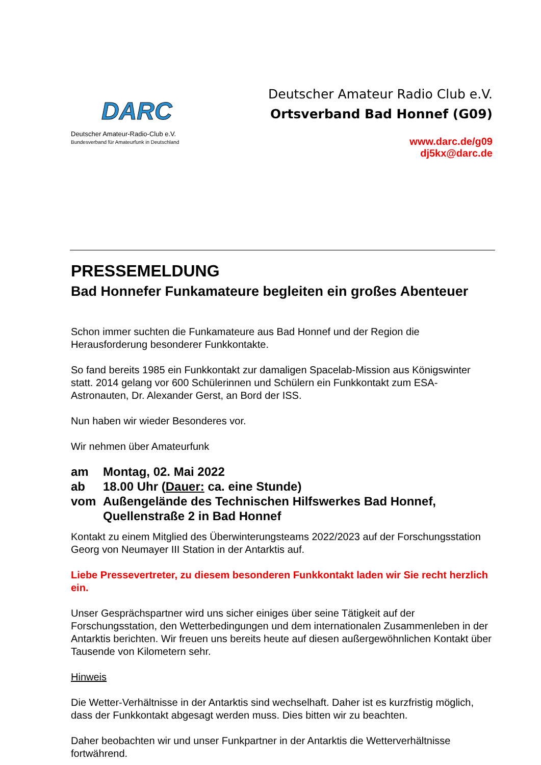DARC
Deutscher Amateur-Radio-Club e.V.
Bundesverband für Amateurfunk in Deutschland
Deutscher Amateur Radio Club e.V.
Ortsverband Bad Honnef (G09)
www.darc.de/g09
dj5kx@darc.de
PRESSEMELDUNG
Bad Honnefer Funkamateure begleiten ein großes Abenteuer
Schon immer suchten die Funkamateure aus Bad Honnef und der Region die Herausforderung besonderer Funkkontakte.
So fand bereits 1985 ein Funkkontakt zur damaligen Spacelab-Mission aus Königswinter statt. 2014 gelang vor 600 Schülerinnen und Schülern ein Funkkontakt zum ESA-Astronauten, Dr. Alexander Gerst, an Bord der ISS.
Nun haben wir wieder Besonderes vor.
Wir nehmen über Amateurfunk
| am | Montag, 02. Mai 2022 |
| ab | 18.00 Uhr ( Dauer: ca. eine Stunde) |
| vom | Außengelände des Technischen Hilfswerkes Bad Honnef, Quellenstraße 2 in Bad Honnef |
Kontakt zu einem Mitglied des Überwinterungsteams 2022/2023 auf der Forschungsstation Georg von Neumayer III Station in der Antarktis auf.
Liebe Pressevertreter, zu diesem besonderen Funkkontakt laden wir Sie recht herzlich ein.
Unser Gesprächspartner wird uns sicher einiges über seine Tätigkeit auf der Forschungsstation, den Wetterbedingungen und dem internationalen Zusammenleben in der Antarktis berichten. Wir freuen uns bereits heute auf diesen außergewöhnlichen Kontakt über Tausende von Kilometern sehr.
Hinweis
Die Wetter-Verhältnisse in der Antarktis sind wechselhaft. Daher ist es kurzfristig möglich, dass der Funkkontakt abgesagt werden muss. Dies bitten wir zu beachten.
Daher beobachten wir und unser Funkpartner in der Antarktis die Wetterverhältnisse fortwährend.